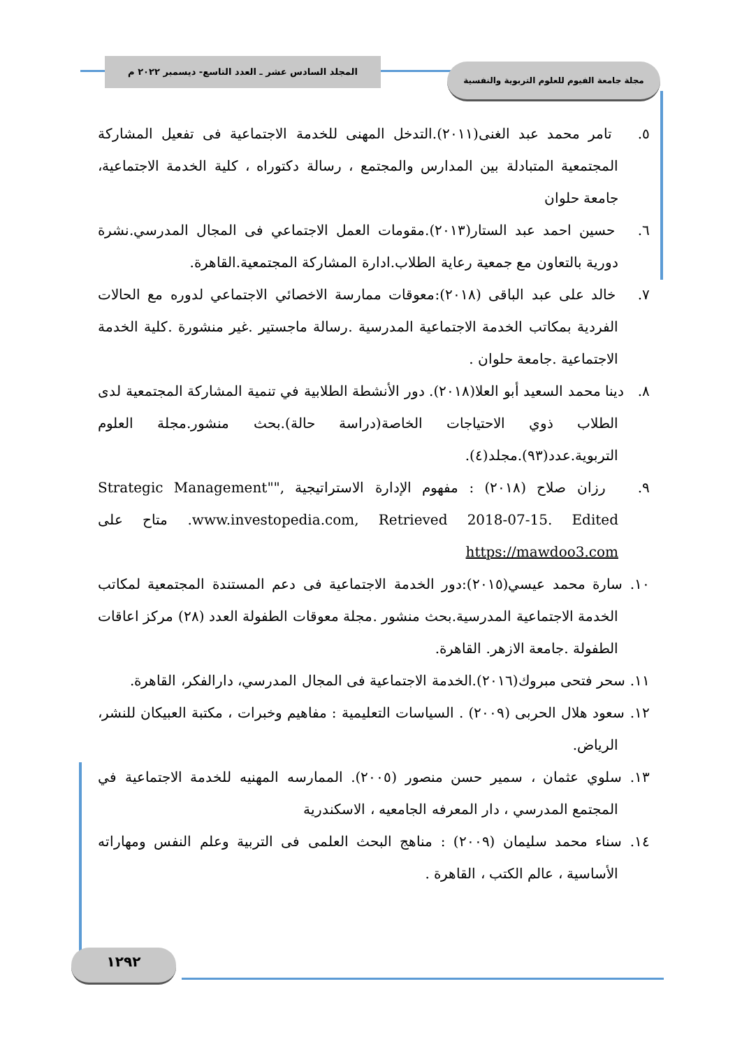المجلد السادس عشر ـ العدد التاسع- ديسمبر ٢٠٢٢ م مجلة جامعة الفيوم للعلوم التربوية والنفسية
٥. تامر محمد عبد الغنى(٢٠١١).التدخل المهنى للخدمة الاجتماعية فى تفعيل المشاركة المجتمعية المتبادلة بين المدارس والمجتمع ، رسالة دكتوراه ، كلية الخدمة الاجتماعية، جامعة حلوان
٦. حسين احمد عبد الستار(٢٠١٣).مقومات العمل الاجتماعي فى المجال المدرسي.نشرة دورية بالتعاون مع جمعية رعاية الطلاب.ادارة المشاركة المجتمعية.القاهرة.
٧. خالد على عبد الباقى (٢٠١٨):معوقات ممارسة الاخصائي الاجتماعي لدوره مع الحالات الفردية بمكاتب الخدمة الاجتماعية المدرسية .رسالة ماجستير .غير منشورة .كلية الخدمة الاجتماعية .جامعة حلوان .
٨. دينا محمد السعيد أبو العلا(٢٠١٨). دور الأنشطة الطلابية في تنمية المشاركة المجتمعية لدى الطلاب ذوي الاحتياجات الخاصة(دراسة حالة).بحث منشور.مجلة العلوم التربوية.عدد(٩٣).مجلد(٤).
٩. رزان صلاح (٢٠١٨) : مفهوم الإدارة الاستراتيجية ,"Strategic Management" www.investopedia.com, Retrieved 2018-07-15. Edited. متاح على https://mawdoo3.com
١٠. سارة محمد عيسي(٢٠١٥):دور الخدمة الاجتماعية فى دعم المستندة المجتمعية لمكاتب الخدمة الاجتماعية المدرسية.بحث منشور .مجلة معوقات الطفولة العدد (٢٨) مركز اعاقات الطفولة .جامعة الازهر. القاهرة.
١١. سحر فتحى مبروك(٢٠١٦).الخدمة الاجتماعية فى المجال المدرسي، دارالفكر، القاهرة.
١٢. سعود هلال الحربى (٢٠٠٩) . السياسات التعليمية : مفاهيم وخبرات ، مكتبة العبيكان للنشر، الرياض.
١٣. سلوي عثمان ، سمير حسن منصور (٢٠٠٥). الممارسه المهنيه للخدمة الاجتماعية في المجتمع المدرسي ، دار المعرفه الجامعيه ، الاسكندرية
١٤. سناء محمد سليمان (٢٠٠٩) : مناهج البحث العلمى فى التربية وعلم النفس ومهاراته الأساسية ، عالم الكتب ، القاهرة .
١٢٩٢